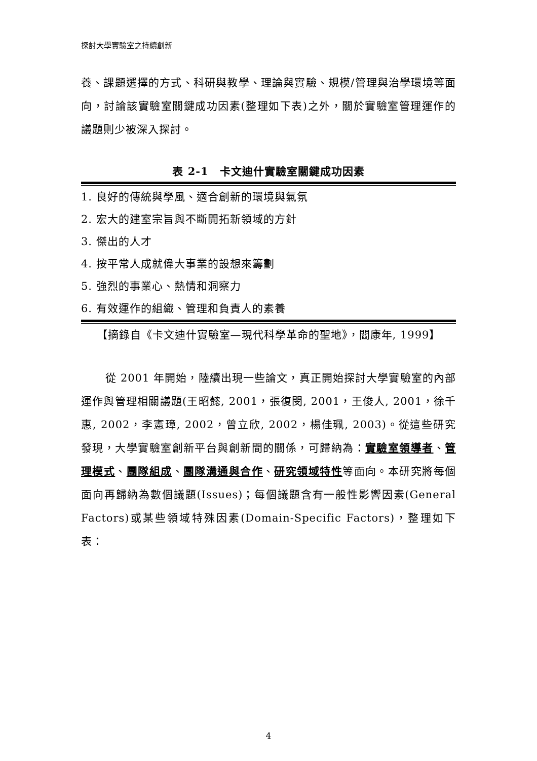探討大學實驗室之持續創新
養、課題選擇的方式、科研與教學、理論與實驗、規模/管理與治學環境等面向，討論該實驗室關鍵成功因素(整理如下表)之外，關於實驗室管理運作的議題則少被深入探討。
表 2-1　卡文迪什實驗室關鍵成功因素
| 1. 良好的傳統與學風、適合創新的環境與氣氛 |
| 2. 宏大的建室宗旨與不斷開拓新領域的方針 |
| 3. 傑出的人才 |
| 4. 按平常人成就偉大事業的設想來籌劃 |
| 5. 強烈的事業心、熱情和洞察力 |
| 6. 有效運作的組織、管理和負責人的素養 |
【摘錄自《卡文迪什實驗室—現代科學革命的聖地》，閻康年, 1999】
從 2001 年開始，陸續出現一些論文，真正開始探討大學實驗室的內部運作與管理相關議題(王昭懿, 2001，張復閔, 2001，王俊人, 2001，徐千惠, 2002，李憲璋, 2002，曾立欣, 2002，楊佳珮, 2003)。從這些研究發現，大學實驗室創新平台與創新間的關係，可歸納為：實驗室領導者、管理模式、團隊組成、團隊溝通與合作、研究領域特性等面向。本研究將每個面向再歸納為數個議題(Issues)；每個議題含有一般性影響因素(General Factors)或某些領域特殊因素(Domain-Specific Factors)，整理如下表：
4